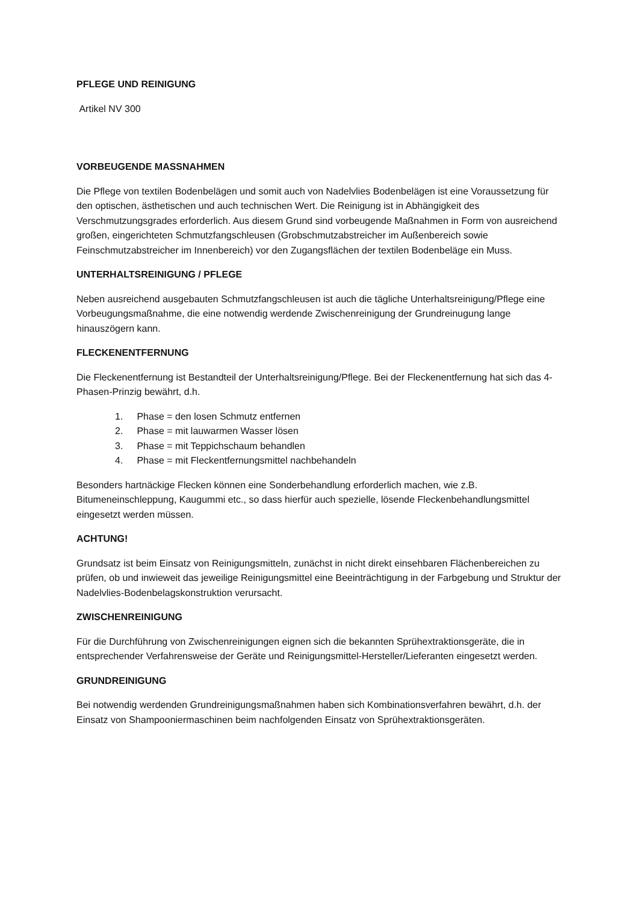PFLEGE UND REINIGUNG
Artikel NV 300
VORBEUGENDE MASSNAHMEN
Die Pflege von textilen Bodenbelägen und somit auch von Nadelvlies Bodenbelägen ist eine Voraussetzung für den optischen, ästhetischen und auch technischen Wert. Die Reinigung ist in Abhängigkeit des Verschmutzungsgrades erforderlich. Aus diesem Grund sind vorbeugende Maßnahmen in Form von ausreichend großen, eingerichteten Schmutzfangschleusen (Grobschmutzabstreicher im Außenbereich sowie Feinschmutzabstreicher im Innenbereich) vor den Zugangsflächen der textilen Bodenbeläge ein Muss.
UNTERHALTSREINIGUNG / PFLEGE
Neben ausreichend ausgebauten Schmutzfangschleusen ist auch die tägliche Unterhaltsreinigung/Pflege eine Vorbeugungsmaßnahme, die eine notwendig werdende Zwischenreinigung der Grundreinugung lange hinauszögern kann.
FLECKENENTFERNUNG
Die Fleckenentfernung ist Bestandteil der Unterhaltsreinigung/Pflege. Bei der Fleckenentfernung hat sich das 4-Phasen-Prinzig bewährt, d.h.
1. Phase = den losen Schmutz entfernen
2. Phase = mit lauwarmen Wasser lösen
3. Phase = mit Teppichschaum behandlen
4. Phase = mit Fleckentfernungsmittel nachbehandeln
Besonders hartnäckige Flecken können eine Sonderbehandlung erforderlich machen, wie z.B. Bitumeneinschleppung, Kaugummi etc., so dass hierfür auch spezielle, lösende Fleckenbehandlungsmittel eingesetzt werden müssen.
ACHTUNG!
Grundsatz ist beim Einsatz von Reinigungsmitteln, zunächst in nicht direkt einsehbaren Flächenbereichen zu prüfen, ob und inwieweit das jeweilige Reinigungsmittel eine Beeinträchtigung in der Farbgebung und Struktur der Nadelvlies-Bodenbelagskonstruktion verursacht.
ZWISCHENREINIGUNG
Für die Durchführung von Zwischenreinigungen eignen sich die bekannten Sprühextraktionsgeräte, die in entsprechender Verfahrensweise der Geräte und Reinigungsmittel-Hersteller/Lieferanten eingesetzt werden.
GRUNDREINIGUNG
Bei notwendig werdenden Grundreinigungsmaßnahmen haben sich Kombinationsverfahren bewährt, d.h. der Einsatz von Shampooniermaschinen beim nachfolgenden Einsatz von Sprühextraktionsgeräten.